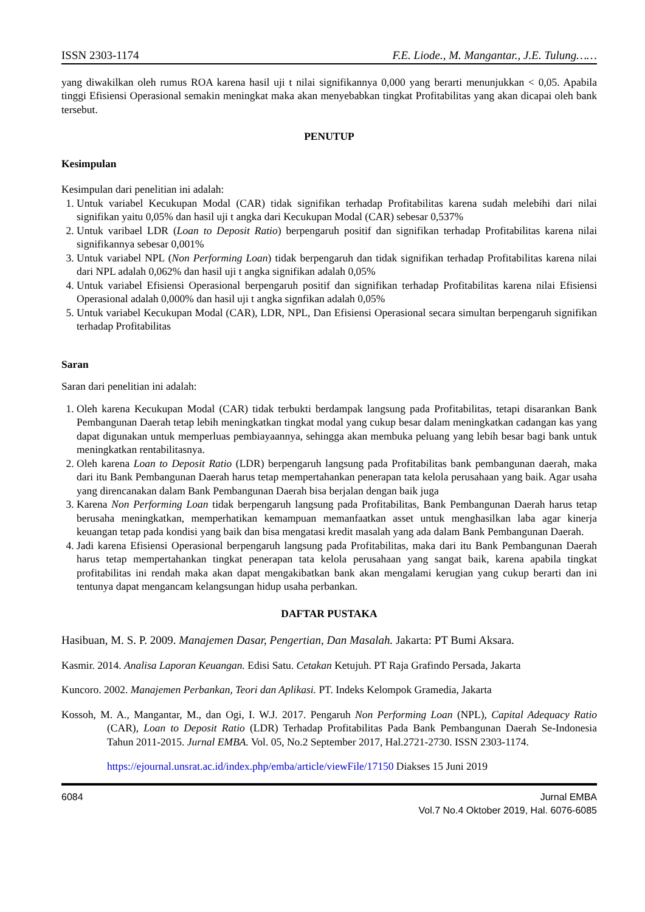ISSN 2303-1174 F.E. Liode., M. Mangantar., J.E. Tulung……
yang diwakilkan oleh rumus ROA karena hasil uji t nilai signifikannya 0,000 yang berarti menunjukkan < 0,05. Apabila tinggi Efisiensi Operasional semakin meningkat maka akan menyebabkan tingkat Profitabilitas yang akan dicapai oleh bank tersebut.
PENUTUP
Kesimpulan
Kesimpulan dari penelitian ini adalah:
1. Untuk variabel Kecukupan Modal (CAR) tidak signifikan terhadap Profitabilitas karena sudah melebihi dari nilai signifikan yaitu 0,05% dan hasil uji t angka dari Kecukupan Modal (CAR) sebesar 0,537%
2. Untuk varibael LDR (Loan to Deposit Ratio) berpengaruh positif dan signifikan terhadap Profitabilitas karena nilai signifikannya sebesar 0,001%
3. Untuk variabel NPL (Non Performing Loan) tidak berpengaruh dan tidak signifikan terhadap Profitabilitas karena nilai dari NPL adalah 0,062% dan hasil uji t angka signifikan adalah 0,05%
4. Untuk variabel Efisiensi Operasional berpengaruh positif dan signifikan terhadap Profitabilitas karena nilai Efisiensi Operasional adalah 0,000% dan hasil uji t angka signfikan adalah 0,05%
5. Untuk variabel Kecukupan Modal (CAR), LDR, NPL, Dan Efisiensi Operasional secara simultan berpengaruh signifikan terhadap Profitabilitas
Saran
Saran dari penelitian ini adalah:
1. Oleh karena Kecukupan Modal (CAR) tidak terbukti berdampak langsung pada Profitabilitas, tetapi disarankan Bank Pembangunan Daerah tetap lebih meningkatkan tingkat modal yang cukup besar dalam meningkatkan cadangan kas yang dapat digunakan untuk memperluas pembiayaannya, sehingga akan membuka peluang yang lebih besar bagi bank untuk meningkatkan rentabilitasnya.
2. Oleh karena Loan to Deposit Ratio (LDR) berpengaruh langsung pada Profitabilitas bank pembangunan daerah, maka dari itu Bank Pembangunan Daerah harus tetap mempertahankan penerapan tata kelola perusahaan yang baik. Agar usaha yang direncanakan dalam Bank Pembangunan Daerah bisa berjalan dengan baik juga
3. Karena Non Performing Loan tidak berpengaruh langsung pada Profitabilitas, Bank Pembangunan Daerah harus tetap berusaha meningkatkan, memperhatikan kemampuan memanfaatkan asset untuk menghasilkan laba agar kinerja keuangan tetap pada kondisi yang baik dan bisa mengatasi kredit masalah yang ada dalam Bank Pembangunan Daerah.
4. Jadi karena Efisiensi Operasional berpengaruh langsung pada Profitabilitas, maka dari itu Bank Pembangunan Daerah harus tetap mempertahankan tingkat penerapan tata kelola perusahaan yang sangat baik, karena apabila tingkat profitabilitas ini rendah maka akan dapat mengakibatkan bank akan mengalami kerugian yang cukup berarti dan ini tentunya dapat mengancam kelangsungan hidup usaha perbankan.
DAFTAR PUSTAKA
Hasibuan, M. S. P. 2009. Manajemen Dasar, Pengertian, Dan Masalah. Jakarta: PT Bumi Aksara.
Kasmir. 2014. Analisa Laporan Keuangan. Edisi Satu. Cetakan Ketujuh. PT Raja Grafindo Persada, Jakarta
Kuncoro. 2002. Manajemen Perbankan, Teori dan Aplikasi. PT. Indeks Kelompok Gramedia, Jakarta
Kossoh, M. A., Mangantar, M., dan Ogi, I. W.J. 2017. Pengaruh Non Performing Loan (NPL), Capital Adequacy Ratio (CAR), Loan to Deposit Ratio (LDR) Terhadap Profitabilitas Pada Bank Pembangunan Daerah Se-Indonesia Tahun 2011-2015. Jurnal EMBA. Vol. 05, No.2 September 2017, Hal.2721-2730. ISSN 2303-1174.
https://ejournal.unsrat.ac.id/index.php/emba/article/viewFile/17150 Diakses 15 Juni 2019
6084 Jurnal EMBA
Vol.7 No.4 Oktober 2019, Hal. 6076-6085